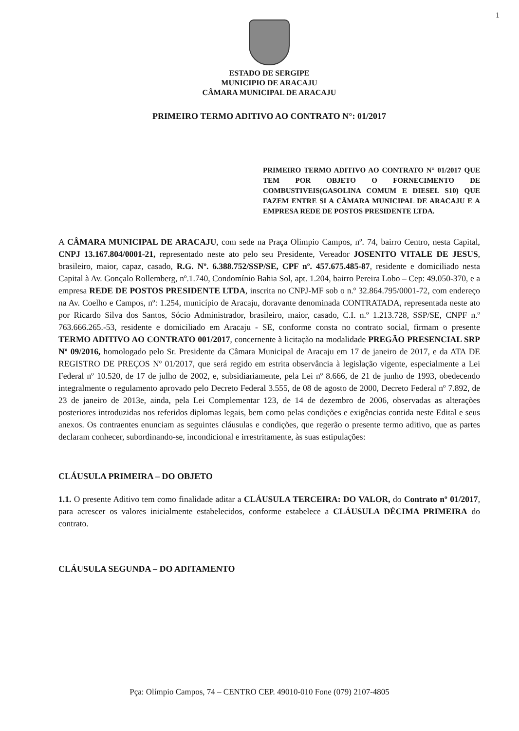1
ESTADO DE SERGIPE
MUNICIPIO DE ARACAJU
CÂMARA MUNICIPAL DE ARACAJU
PRIMEIRO TERMO ADITIVO AO CONTRATO N°: 01/2017
PRIMEIRO TERMO ADITIVO AO CONTRATO N° 01/2017 QUE TEM POR OBJETO O FORNECIMENTO DE COMBUSTIVEIS(GASOLINA COMUM E DIESEL S10) QUE FAZEM ENTRE SI A CÂMARA MUNICIPAL DE ARACAJU E A EMPRESA REDE DE POSTOS PRESIDENTE LTDA.
A CÂMARA MUNICIPAL DE ARACAJU, com sede na Praça Olimpio Campos, nº. 74, bairro Centro, nesta Capital, CNPJ 13.167.804/0001-21, representado neste ato pelo seu Presidente, Vereador JOSENITO VITALE DE JESUS, brasileiro, maior, capaz, casado, R.G. Nº. 6.388.752/SSP/SE, CPF nº. 457.675.485-87, residente e domiciliado nesta Capital à Av. Gonçalo Rollemberg, nº.1.740, Condomínio Bahia Sol, apt. 1.204, bairro Pereira Lobo – Cep: 49.050-370, e a empresa REDE DE POSTOS PRESIDENTE LTDA, inscrita no CNPJ-MF sob o n.º 32.864.795/0001-72, com endereço na Av. Coelho e Campos, nº: 1.254, município de Aracaju, doravante denominada CONTRATADA, representada neste ato por Ricardo Silva dos Santos, Sócio Administrador, brasileiro, maior, casado, C.I. n.º 1.213.728, SSP/SE, CNPF n.º 763.666.265.-53, residente e domiciliado em Aracaju - SE, conforme consta no contrato social, firmam o presente TERMO ADITIVO AO CONTRATO 001/2017, concernente à licitação na modalidade PREGÃO PRESENCIAL SRP Nº 09/2016, homologado pelo Sr. Presidente da Câmara Municipal de Aracaju em 17 de janeiro de 2017, e da ATA DE REGISTRO DE PREÇOS Nº 01/2017, que será regido em estrita observância à legislação vigente, especialmente a Lei Federal nº 10.520, de 17 de julho de 2002, e, subsidiariamente, pela Lei nº 8.666, de 21 de junho de 1993, obedecendo integralmente o regulamento aprovado pelo Decreto Federal 3.555, de 08 de agosto de 2000, Decreto Federal nº 7.892, de 23 de janeiro de 2013e, ainda, pela Lei Complementar 123, de 14 de dezembro de 2006, observadas as alterações posteriores introduzidas nos referidos diplomas legais, bem como pelas condições e exigências contida neste Edital e seus anexos. Os contraentes enunciam as seguintes cláusulas e condições, que regerão o presente termo aditivo, que as partes declaram conhecer, subordinando-se, incondicional e irrestritamente, às suas estipulações:
CLÁUSULA PRIMEIRA – DO OBJETO
1.1. O presente Aditivo tem como finalidade aditar a CLÁUSULA TERCEIRA: DO VALOR, do Contrato nº 01/2017, para acrescer os valores inicialmente estabelecidos, conforme estabelece a CLÁUSULA DÉCIMA PRIMEIRA do contrato.
CLÁUSULA SEGUNDA – DO ADITAMENTO
Pça: Olímpio Campos, 74 – CENTRO CEP. 49010-010 Fone (079) 2107-4805